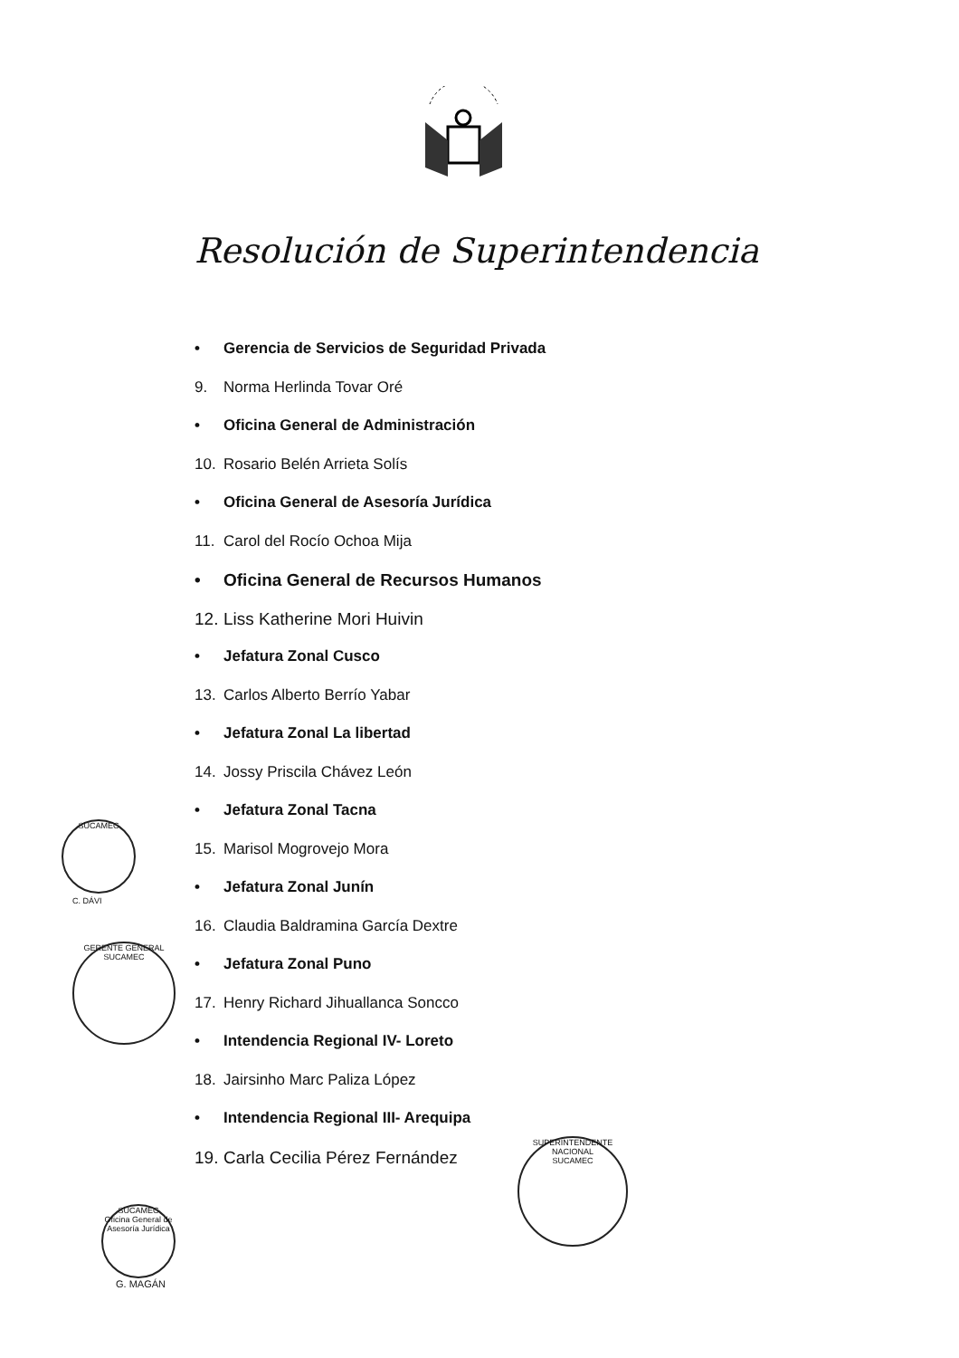Resolución de Superintendencia
• Gerencia de Servicios de Seguridad Privada
9. Norma Herlinda Tovar Oré
• Oficina General de Administración
10. Rosario Belén Arrieta Solís
• Oficina General de Asesoría Jurídica
11. Carol del Rocío Ochoa Mija
• Oficina General de Recursos Humanos
12. Liss Katherine Mori Huivin
• Jefatura Zonal Cusco
13. Carlos Alberto Berrío Yabar
• Jefatura Zonal La libertad
14. Jossy Priscila Chávez León
• Jefatura Zonal Tacna
15. Marisol Mogrovejo Mora
• Jefatura Zonal Junín
16. Claudia Baldramina García Dextre
• Jefatura Zonal Puno
17. Henry Richard Jihuallanca Soncco
• Intendencia Regional IV- Loreto
18. Jairsinho Marc Paliza López
• Intendencia Regional III- Arequipa
19. Carla Cecilia Pérez Fernández
SUCAMEC
C. DÁVI
GERENTE GENERAL
SUCAMEC
SUCAMEC
Oficina General de Asesoría Jurídica
G. MAGÁN
SUPERINTENDENTE NACIONAL
SUCAMEC